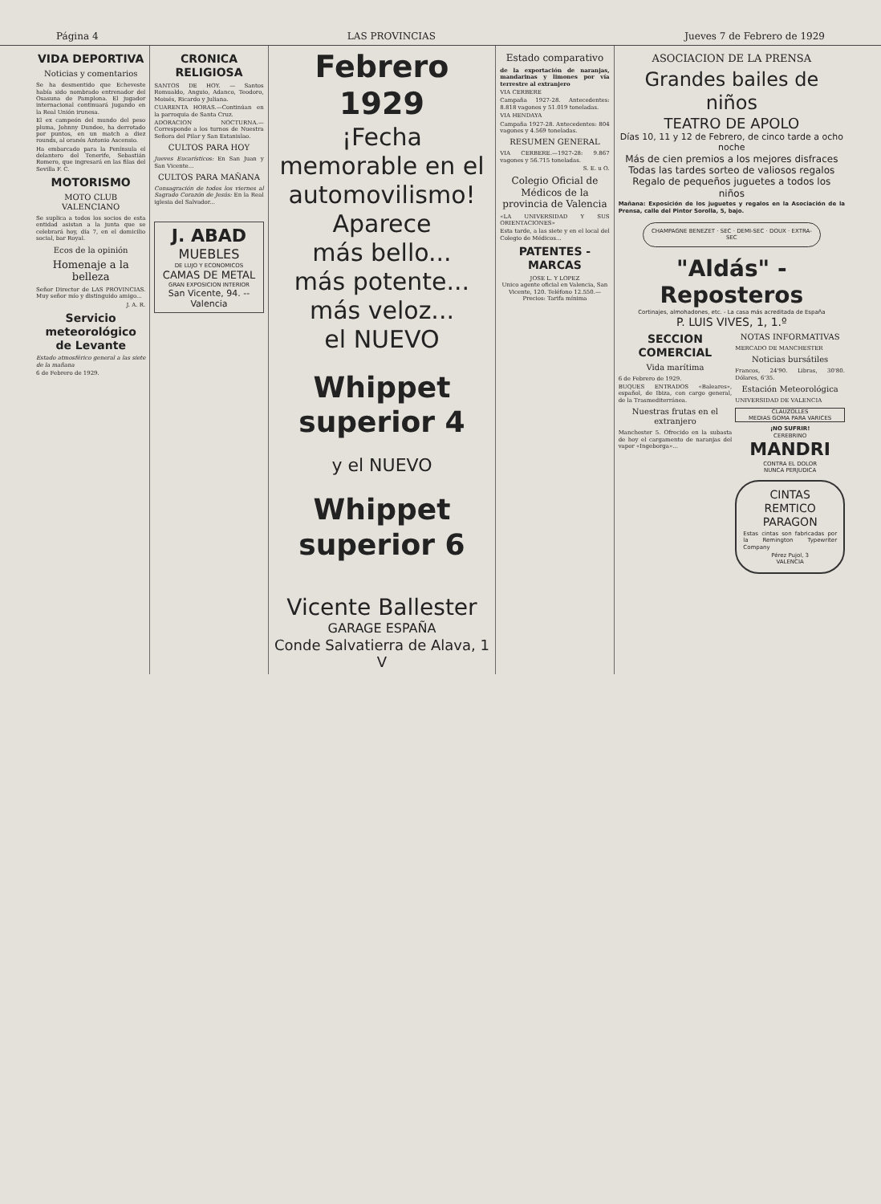Página 4 LAS PROVINCIAS Jueves 7 de Febrero de 1929
VIDA DEPORTIVA
Noticias y comentarios
Se ha desmentido que Echeveste había sido nombrado entrenador del Osasuna de Pamplona. El jugador internacional continuará jugando en la Real Unión irunesa.
El ex campeón del mundo del peso pluma, Johnny Dundee, ha derrotado por puntos, en un match a diez rounds, al oranés Antonio Ascensio.
Ha embarcado para la Península el delantero del Tenerife, Sebastián Romero, que ingresará en las filas del Sevilla F. C.
MOTORISMO
MOTO CLUB VALENCIANO
Se suplica a todos los socios de esta entidad asistan a la junta que se celebrará hoy, día 7, en el domicilio social, bar Royal.
Ecos de la opinión
Homenaje a la belleza
Señor Director de LAS PROVINCIAS. Muy señor mío y distinguido amigo...
J. A. R.
Servicio meteorológico de Levante
Estado atmosférico general a las siete de la mañana
6 de Febrero de 1929.
CRONICA RELIGIOSA
SANTOS DE HOY. — Santos Romualdo, Anguio, Adanco, Teodoro, Moisés, Ricardo y Juliana.
CUARENTA HORAS.—Continúan en la parroquia de Santa Cruz.
ADORACION NOCTURNA.—Corresponde a los turnos de Nuestra Señora del Pilar y San Estanislao.
CULTOS PARA HOY
Jueves Eucarísticos: En San Juan y San Vicente...
CULTOS PARA MAÑANA
Consagración de todos los viernes al Sagrado Corazón de Jesús: En la Real iglesia del Salvador...
J. ABAD
MUEBLES
DE LUJO Y ECONOMICOS
CAMAS DE METAL
GRAN EXPOSICION INTERIOR
San Vicente, 94. -- Valencia
Febrero 1929
¡Fecha memorable en el automovilismo!
Aparece
más bello...
más potente...
más veloz...
el NUEVO
Whippet superior 4
y el NUEVO
Whippet superior 6
Vicente Ballester
GARAGE ESPAÑA
Conde Salvatierra de Alava, 1 V
Estado comparativo
de la exportación de naranjas, mandarinas y limones por vía terrestre al extranjero
VIA CERBERE
Campaña 1927-28. Antecedentes: 8.818 vagones y 51.019 toneladas.
VIA HENDAYA
Campaña 1927-28. Antecedentes: 804 vagones y 4.569 toneladas.
RESUMEN GENERAL
VIA CERBERE.—1927-28: 9.867 vagones y 56.715 toneladas.
S. E. u O.
Colegio Oficial de Médicos de la provincia de Valencia
«LA UNIVERSIDAD Y SUS ORIENTACIONES»
Esta tarde, a las siete y en el local del Colegio de Médicos...
PATENTES - MARCAS
JOSE L. Y LOPEZ
Unico agente oficial en Valencia, San Vicente, 120. Teléfono 12.550.—Precios: Tarifa mínima
ASOCIACION DE LA PRENSA
Grandes bailes de niños
TEATRO DE APOLO
Días 10, 11 y 12 de Febrero, de cinco tarde a ocho noche
Más de cien premios a los mejores disfraces
Todas las tardes sorteo de valiosos regalos
Regalo de pequeños juguetes a todos los niños
Mañana: Exposición de los juguetes y regalos en la Asociación de la Prensa, calle del Pintor Sorolla, 5, bajo.
CHAMPAGNE BENEZET · SEC · DEMI-SEC · DOUX · EXTRA-SEC
"Aldás" - Reposteros
Cortinajes, almohadones, etc. - La casa más acreditada de España
P. LUIS VIVES, 1, 1.º
SECCION COMERCIAL
Vida marítima
6 de Febrero de 1929.
BUQUES ENTRADOS «Baleares», español, de Ibiza, con cargo general, de la Trasmediterránea.
Nuestras frutas en el extranjero
Manchester 5. Ofrecido en la subasta de hoy el cargamento de naranjas del vapor «Ingeborga»...
NOTAS INFORMATIVAS
MERCADO DE MANCHESTER
Noticias bursátiles
Francos, 24'90. Libras, 30'80. Dólares, 6'35.
Estación Meteorológica
UNIVERSIDAD DE VALENCIA
CLAUZOLLES
MEDIAS GOMA PARA VARICES
¡NO SUFRIR!
CEREBRINO
MANDRI
CONTRA EL DOLOR
NUNCA PERJUDICA
CINTAS REMTICO PARAGON
Estas cintas son fabricadas por la Remington Typewriter Company
Pérez Pujol, 3
VALENCIA